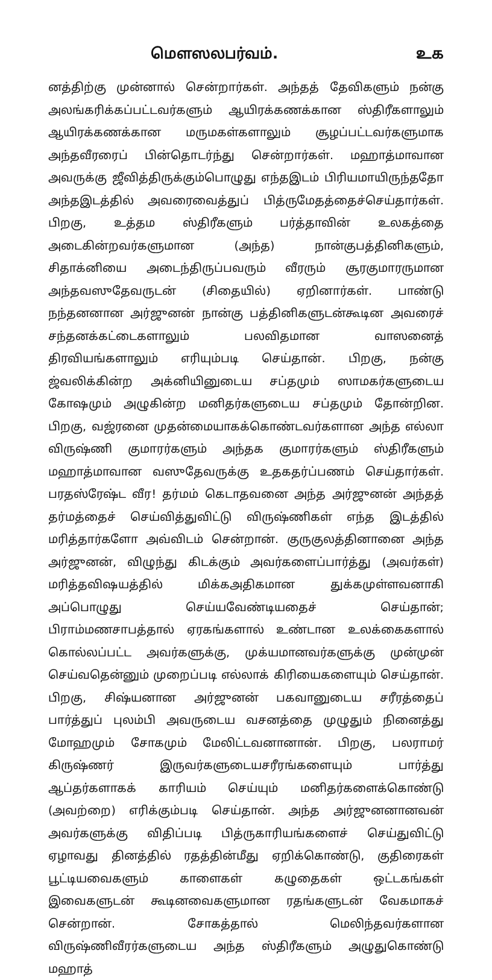மௌஸலபர்வம். உக
னத்திற்கு முன்னால் சென்றார்கள். அந்தத் தேவிகளும் நன்கு அலங்கரிக்கப்பட்டவர்களும் ஆயிரக்கணக்கான ஸ்திரீகளாலும் ஆயிரக்கணக்கான மருமகள்களாலும் சூழப்பட்டவர்களுமாக அந்தவீரரைப் பின்தொடர்ந்து சென்றார்கள். மஹாத்மாவான அவருக்கு ஜீவித்திருக்கும்பொழுது எந்தஇடம் பிரியமாயிருந்ததோ அந்தஇடத்தில் அவரைவைத்துப் பித்ருமேதத்தைச்செய்தார்கள். பிறகு, உத்தம ஸ்திரீகளும் பர்த்தாவின் உலகத்தை அடைகின்றவர்களுமான (அந்த) நான்குபத்தினிகளும், சிதாக்னியை அடைந்திருப்பவரும் வீரரும் சூரகுமாரருமான அந்தவஸுதேவருடன் (சிதையில்) ஏறினார்கள். பாண்டு நந்தனனான அர்ஜுனன் நான்கு பத்தினிகளுடன்கூடின அவரைச் சந்தனக்கட்டைகளாலும் பலவிதமான வாஸனைத் திரவியங்களாலும் எரியும்படி செய்தான். பிறகு, நன்கு ஜ்வலிக்கின்ற அக்னியினுடைய சப்தமும் ஸாமகர்களுடைய கோஷமும் அழுகின்ற மனிதர்களுடைய சப்தமும் தோன்றின. பிறகு, வஜ்ரனை முதன்மையாகக்கொண்டவர்களான அந்த எல்லா விருஷ்ணி குமாரர்களும் அந்தக குமாரர்களும் ஸ்திரீகளும் மஹாத்மாவான வஸுதேவருக்கு உதகதர்ப்பணம் செய்தார்கள். பரதஸ்ரேஷ்ட வீர! தர்மம் கெடாதவனை அந்த அர்ஜுனன் அந்தத் தர்மத்தைச் செய்வித்துவிட்டு விருஷ்ணிகள் எந்த இடத்தில் மரித்தார்களோ அவ்விடம் சென்றான். குருகுலத்தினானை அந்த அர்ஜுனன், விழுந்து கிடக்கும் அவர்களைப்பார்த்து (அவர்கள்) மரித்தவிஷயத்தில் மிக்கஅதிகமான துக்கமுள்ளவனாகி அப்பொழுது செய்யவேண்டியதைச் செய்தான்; பிராம்மணசாபத்தால் ஏரகங்களால் உண்டான உலக்கைகளால் கொல்லப்பட்ட அவர்களுக்கு, முக்யமானவர்களுக்கு முன்முன் செய்வதென்னும் முறைப்படி எல்லாக் கிரியைகளையும் செய்தான். பிறகு, சிஷ்யனான அர்ஜுனன் பகவானுடைய சரீரத்தைப் பார்த்துப் புலம்பி அவருடைய வசனத்தை முழுதும் நினைத்து மோஹமும் சோகமும் மேலிட்டவனானான். பிறகு, பலராமர் கிருஷ்ணர் இருவர்களுடையசரீரங்களையும் பார்த்து ஆப்தர்களாகக் காரியம் செய்யும் மனிதர்களைக்கொண்டு (அவற்றை) எரிக்கும்படி செய்தான். அந்த அர்ஜுனனானவன் அவர்களுக்கு விதிப்படி பித்ருகாரியங்களைச் செய்துவிட்டு ஏழாவது தினத்தில் ரதத்தின்மீது ஏறிக்கொண்டு, குதிரைகள் பூட்டியவைகளும் காளைகள் கழுதைகள் ஒட்டகங்கள் இவைகளுடன் கூடினவைகளுமான ரதங்களுடன் வேகமாகச் சென்றான். சோகத்தால் மெலிந்தவர்களான விருஷ்ணிவீரர்களுடைய அந்த ஸ்திரீகளும் அழுதுகொண்டு மஹாத்